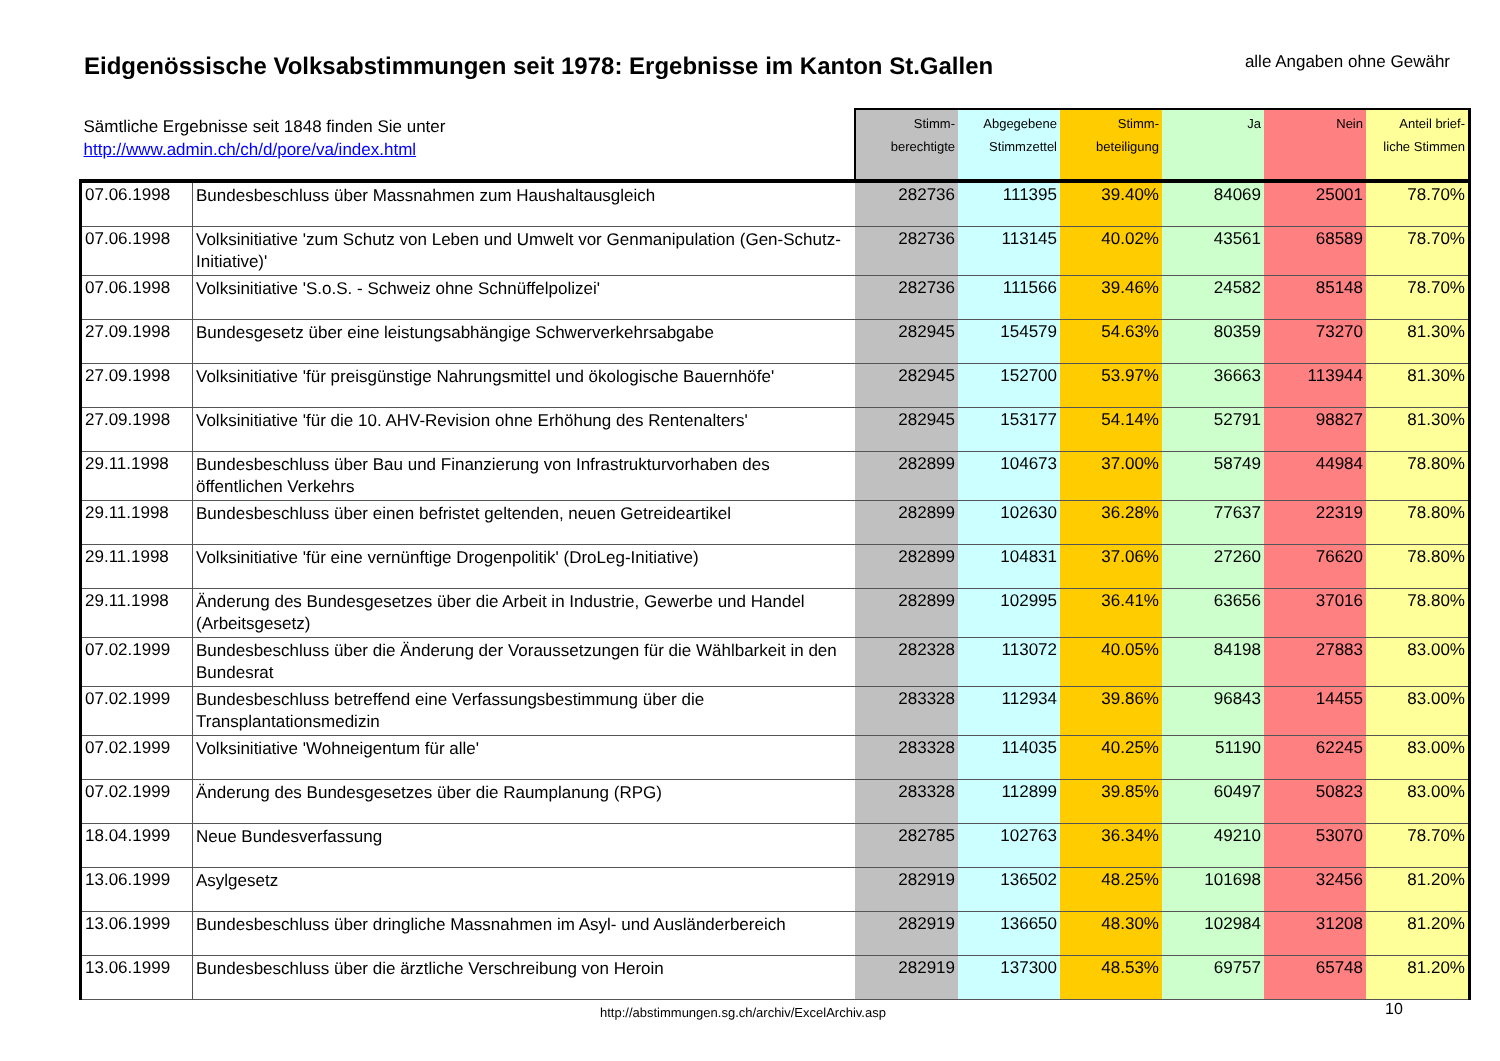Eidgenössische Volksabstimmungen seit 1978: Ergebnisse im Kanton St.Gallen
alle Angaben ohne Gewähr
| Sämtliche Ergebnisse seit 1848 finden Sie unter http://www.admin.ch/ch/d/pore/va/index.html | | Stimm- berechtigte | Abgegebene Stimmzettel | Stimm- beteiligung | Ja | Nein | Anteil brief- liche Stimmen |
| --- | --- | --- | --- | --- | --- | --- | --- |
| 07.06.1998 | Bundesbeschluss über Massnahmen zum Haushaltausgleich | 282736 | 111395 | 39.40% | 84069 | 25001 | 78.70% |
| 07.06.1998 | Volksinitiative 'zum Schutz von Leben und Umwelt vor Genmanipulation (Gen-Schutz-Initiative)' | 282736 | 113145 | 40.02% | 43561 | 68589 | 78.70% |
| 07.06.1998 | Volksinitiative 'S.o.S. - Schweiz ohne Schnüffelpolizei' | 282736 | 111566 | 39.46% | 24582 | 85148 | 78.70% |
| 27.09.1998 | Bundesgesetz über eine leistungsabhängige Schwerverkehrsabgabe | 282945 | 154579 | 54.63% | 80359 | 73270 | 81.30% |
| 27.09.1998 | Volksinitiative 'für preisgünstige Nahrungsmittel und ökologische Bauernhöfe' | 282945 | 152700 | 53.97% | 36663 | 113944 | 81.30% |
| 27.09.1998 | Volksinitiative 'für die 10. AHV-Revision ohne Erhöhung des Rentenalters' | 282945 | 153177 | 54.14% | 52791 | 98827 | 81.30% |
| 29.11.1998 | Bundesbeschluss über Bau und Finanzierung von Infrastrukturvorhaben des öffentlichen Verkehrs | 282899 | 104673 | 37.00% | 58749 | 44984 | 78.80% |
| 29.11.1998 | Bundesbeschluss über einen befristet geltenden, neuen Getreideartikel | 282899 | 102630 | 36.28% | 77637 | 22319 | 78.80% |
| 29.11.1998 | Volksinitiative 'für eine vernünftige Drogenpolitik' (DroLeg-Initiative) | 282899 | 104831 | 37.06% | 27260 | 76620 | 78.80% |
| 29.11.1998 | Änderung des Bundesgesetzes über die Arbeit in Industrie, Gewerbe und Handel (Arbeitsgesetz) | 282899 | 102995 | 36.41% | 63656 | 37016 | 78.80% |
| 07.02.1999 | Bundesbeschluss über die Änderung der Voraussetzungen für die Wählbarkeit in den Bundesrat | 282328 | 113072 | 40.05% | 84198 | 27883 | 83.00% |
| 07.02.1999 | Bundesbeschluss betreffend eine Verfassungsbestimmung über die Transplantationsmedizin | 283328 | 112934 | 39.86% | 96843 | 14455 | 83.00% |
| 07.02.1999 | Volksinitiative 'Wohneigentum für alle' | 283328 | 114035 | 40.25% | 51190 | 62245 | 83.00% |
| 07.02.1999 | Änderung des Bundesgesetzes über die Raumplanung (RPG) | 283328 | 112899 | 39.85% | 60497 | 50823 | 83.00% |
| 18.04.1999 | Neue Bundesverfassung | 282785 | 102763 | 36.34% | 49210 | 53070 | 78.70% |
| 13.06.1999 | Asylgesetz | 282919 | 136502 | 48.25% | 101698 | 32456 | 81.20% |
| 13.06.1999 | Bundesbeschluss über dringliche Massnahmen im Asyl- und Ausländerbereich | 282919 | 136650 | 48.30% | 102984 | 31208 | 81.20% |
| 13.06.1999 | Bundesbeschluss über die ärztliche Verschreibung von Heroin | 282919 | 137300 | 48.53% | 69757 | 65748 | 81.20% |
http://abstimmungen.sg.ch/archiv/ExcelArchiv.asp
10